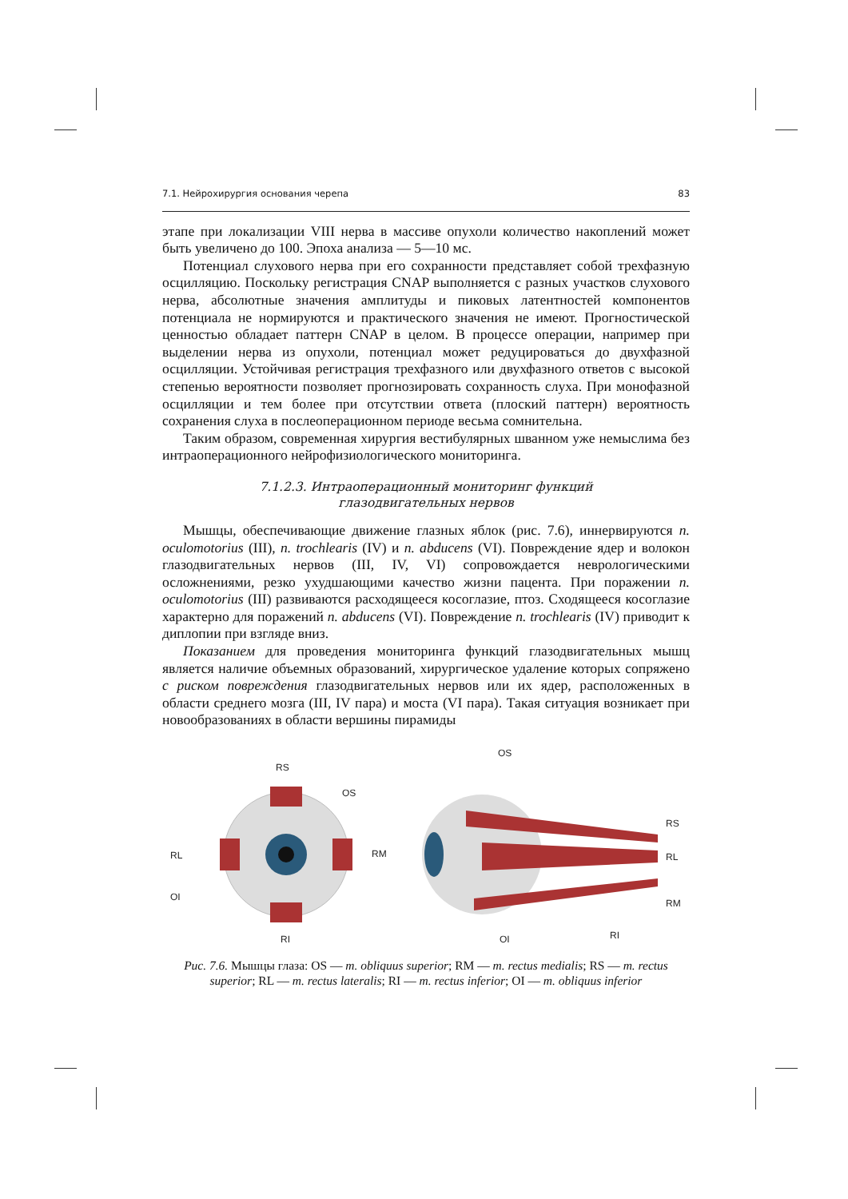7.1. Нейрохирургия основания черепа 83
этапе при локализации VIII нерва в массиве опухоли количество накоплений может быть увеличено до 100. Эпоха анализа — 5—10 мс.
Потенциал слухового нерва при его сохранности представляет собой трехфазную осцилляцию. Поскольку регистрация CNAP выполняется с разных участков слухового нерва, абсолютные значения амплитуды и пиковых латентностей компонентов потенциала не нормируются и практического значения не имеют. Прогностической ценностью обладает паттерн CNAP в целом. В процессе операции, например при выделении нерва из опухоли, потенциал может редуцироваться до двухфазной осцилляции. Устойчивая регистрация трехфазного или двухфазного ответов с высокой степенью вероятности позволяет прогнозировать сохранность слуха. При монофазной осцилляции и тем более при отсутствии ответа (плоский паттерн) вероятность сохранения слуха в послеоперационном периоде весьма сомнительна.
Таким образом, современная хирургия вестибулярных шванном уже немыслима без интраоперационного нейрофизиологического мониторинга.
7.1.2.3. Интраоперационный мониторинг функций
глазодвигательных нервов
Мышцы, обеспечивающие движение глазных яблок (рис. 7.6), иннервируются n. oculomotorius (III), n. trochlearis (IV) и n. abducens (VI). Повреждение ядер и волокон глазодвигательных нервов (III, IV, VI) сопровождается неврологическими осложнениями, резко ухудшающими качество жизни пацента. При поражении n. oculomotorius (III) развиваются расходящееся косоглазие, птоз. Сходящееся косоглазие характерно для поражений n. abducens (VI). Повреждение n. trochlearis (IV) приводит к диплопии при взгляде вниз.
Показанием для проведения мониторинга функций глазодвигательных мышц является наличие объемных образований, хирургическое удаление которых сопряжено с риском повреждения глазодвигательных нервов или их ядер, расположенных в области среднего мозга (III, IV пара) и моста (VI пара). Такая ситуация возникает при новообразованиях в области вершины пирамиды
RS
OS
RL
RM
OI
RI
OS
RS
RL
RM
RI
OI
Рис. 7.6. Мышцы глаза: OS — m. obliquus superior; RM — m. rectus medialis; RS — m. rectus superior; RL — m. rectus lateralis; RI — m. rectus inferior; OI — m. obliquus inferior